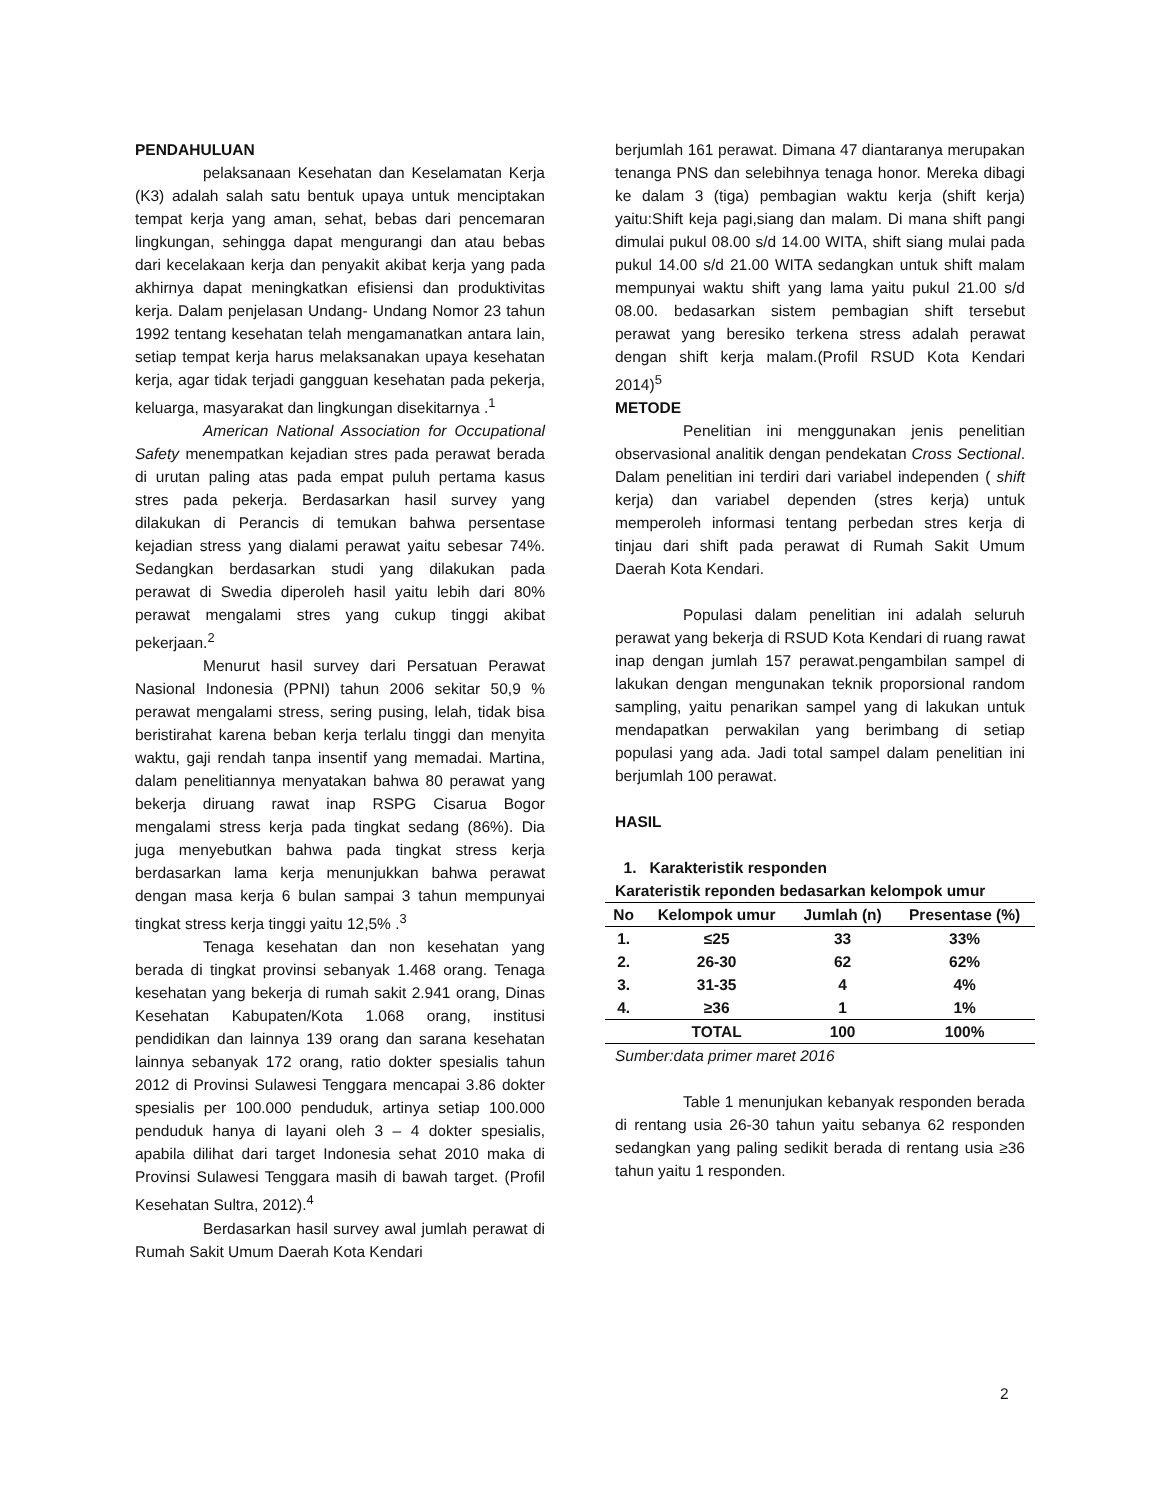PENDAHULUAN
pelaksanaan Kesehatan dan Keselamatan Kerja (K3) adalah salah satu bentuk upaya untuk menciptakan tempat kerja yang aman, sehat, bebas dari pencemaran lingkungan, sehingga dapat mengurangi dan atau bebas dari kecelakaan kerja dan penyakit akibat kerja yang pada akhirnya dapat meningkatkan efisiensi dan produktivitas kerja. Dalam penjelasan Undang- Undang Nomor 23 tahun 1992 tentang kesehatan telah mengamanatkan antara lain, setiap tempat kerja harus melaksanakan upaya kesehatan kerja, agar tidak terjadi gangguan kesehatan pada pekerja, keluarga, masyarakat dan lingkungan disekitarnya .<sup>1</sup>
American National Association for Occupational Safety menempatkan kejadian stres pada perawat berada di urutan paling atas pada empat puluh pertama kasus stres pada pekerja. Berdasarkan hasil survey yang dilakukan di Perancis di temukan bahwa persentase kejadian stress yang dialami perawat yaitu sebesar 74%. Sedangkan berdasarkan studi yang dilakukan pada perawat di Swedia diperoleh hasil yaitu lebih dari 80% perawat mengalami stres yang cukup tinggi akibat pekerjaan.<sup>2</sup>
Menurut hasil survey dari Persatuan Perawat Nasional Indonesia (PPNI) tahun 2006 sekitar 50,9 % perawat mengalami stress, sering pusing, lelah, tidak bisa beristirahat karena beban kerja terlalu tinggi dan menyita waktu, gaji rendah tanpa insentif yang memadai. Martina, dalam penelitiannya menyatakan bahwa 80 perawat yang bekerja diruang rawat inap RSPG Cisarua Bogor mengalami stress kerja pada tingkat sedang (86%). Dia juga menyebutkan bahwa pada tingkat stress kerja berdasarkan lama kerja menunjukkan bahwa perawat dengan masa kerja 6 bulan sampai 3 tahun mempunyai tingkat stress kerja tinggi yaitu 12,5% .<sup>3</sup>
Tenaga kesehatan dan non kesehatan yang berada di tingkat provinsi sebanyak 1.468 orang. Tenaga kesehatan yang bekerja di rumah sakit 2.941 orang, Dinas Kesehatan Kabupaten/Kota 1.068 orang, institusi pendidikan dan lainnya 139 orang dan sarana kesehatan lainnya sebanyak 172 orang, ratio dokter spesialis tahun 2012 di Provinsi Sulawesi Tenggara mencapai 3.86 dokter spesialis per 100.000 penduduk, artinya setiap 100.000 penduduk hanya di layani oleh 3 – 4 dokter spesialis, apabila dilihat dari target Indonesia sehat 2010 maka di Provinsi Sulawesi Tenggara masih di bawah target. (Profil Kesehatan Sultra, 2012).<sup>4</sup>
Berdasarkan hasil survey awal jumlah perawat di Rumah Sakit Umum Daerah Kota Kendari
berjumlah 161 perawat. Dimana 47 diantaranya merupakan tenanga PNS dan selebihnya tenaga honor. Mereka dibagi ke dalam 3 (tiga) pembagian waktu kerja (shift kerja) yaitu:Shift keja pagi,siang dan malam. Di mana shift pangi dimulai pukul 08.00 s/d 14.00 WITA, shift siang mulai pada pukul 14.00 s/d 21.00 WITA sedangkan untuk shift malam mempunyai waktu shift yang lama yaitu pukul 21.00 s/d 08.00. bedasarkan sistem pembagian shift tersebut perawat yang beresiko terkena stress adalah perawat dengan shift kerja malam.(Profil RSUD Kota Kendari 2014)<sup>5</sup>
METODE
Penelitian ini menggunakan jenis penelitian observasional analitik dengan pendekatan Cross Sectional. Dalam penelitian ini terdiri dari variabel independen ( shift kerja) dan variabel dependen (stres kerja) untuk memperoleh informasi tentang perbedan stres kerja di tinjau dari shift pada perawat di Rumah Sakit Umum Daerah Kota Kendari.
Populasi dalam penelitian ini adalah seluruh perawat yang bekerja di RSUD Kota Kendari di ruang rawat inap dengan jumlah 157 perawat.pengambilan sampel di lakukan dengan mengunakan teknik proporsional random sampling, yaitu penarikan sampel yang di lakukan untuk mendapatkan perwakilan yang berimbang di setiap populasi yang ada. Jadi total sampel dalam penelitian ini berjumlah 100 perawat.
HASIL
1. Karakteristik responden
Karateristik reponden bedasarkan kelompok umur
| No | Kelompok umur | Jumlah (n) | Presentase (%) |
| --- | --- | --- | --- |
| 1. | ≤25 | 33 | 33% |
| 2. | 26-30 | 62 | 62% |
| 3. | 31-35 | 4 | 4% |
| 4. | ≥36 | 1 | 1% |
| | TOTAL | 100 | 100% |
Sumber:data primer maret 2016
Table 1 menunjukan kebanyak responden berada di rentang usia 26-30 tahun yaitu sebanya 62 responden sedangkan yang paling sedikit berada di rentang usia ≥36 tahun yaitu 1 responden.
2